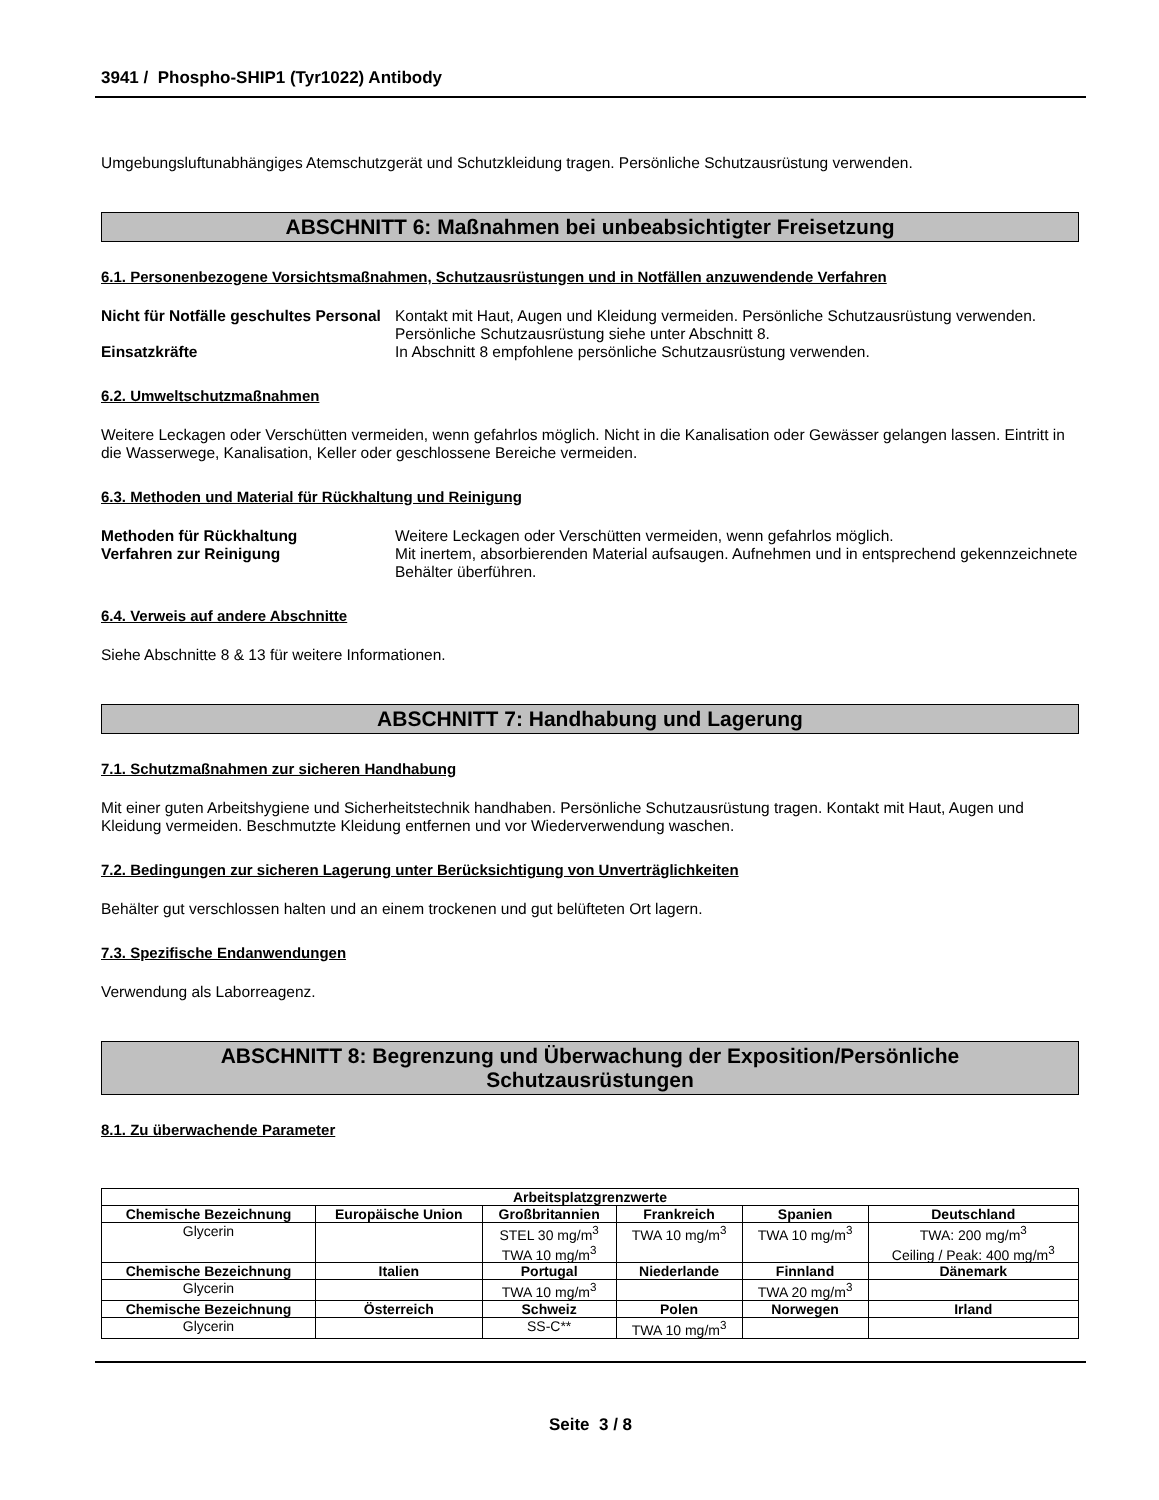3941 / Phospho-SHIP1 (Tyr1022) Antibody
Umgebungsluftunabhängiges Atemschutzgerät und Schutzkleidung tragen. Persönliche Schutzausrüstung verwenden.
ABSCHNITT 6: Maßnahmen bei unbeabsichtigter Freisetzung
6.1. Personenbezogene Vorsichtsmaßnahmen, Schutzausrüstungen und in Notfällen anzuwendende Verfahren
Nicht für Notfälle geschultes Personal
Kontakt mit Haut, Augen und Kleidung vermeiden. Persönliche Schutzausrüstung verwenden. Persönliche Schutzausrüstung siehe unter Abschnitt 8.
Einsatzkräfte In Abschnitt 8 empfohlene persönliche Schutzausrüstung verwenden.
6.2. Umweltschutzmaßnahmen
Weitere Leckagen oder Verschütten vermeiden, wenn gefahrlos möglich. Nicht in die Kanalisation oder Gewässer gelangen lassen. Eintritt in die Wasserwege, Kanalisation, Keller oder geschlossene Bereiche vermeiden.
6.3. Methoden und Material für Rückhaltung und Reinigung
Methoden für Rückhaltung Weitere Leckagen oder Verschütten vermeiden, wenn gefahrlos möglich.
Verfahren zur Reinigung Mit inertem, absorbierenden Material aufsaugen. Aufnehmen und in entsprechend gekennzeichnete Behälter überführen.
6.4. Verweis auf andere Abschnitte
Siehe Abschnitte 8 & 13 für weitere Informationen.
ABSCHNITT 7: Handhabung und Lagerung
7.1. Schutzmaßnahmen zur sicheren Handhabung
Mit einer guten Arbeitshygiene und Sicherheitstechnik handhaben. Persönliche Schutzausrüstung tragen. Kontakt mit Haut, Augen und Kleidung vermeiden. Beschmutzte Kleidung entfernen und vor Wiederverwendung waschen.
7.2. Bedingungen zur sicheren Lagerung unter Berücksichtigung von Unverträglichkeiten
Behälter gut verschlossen halten und an einem trockenen und gut belüfteten Ort lagern.
7.3. Spezifische Endanwendungen
Verwendung als Laborreagenz.
ABSCHNITT 8: Begrenzung und Überwachung der Exposition/Persönliche
Schutzausrüstungen
8.1. Zu überwachende Parameter
| Arbeitsplatzgrenzwerte | | | | | |
| --- | --- | --- | --- | --- | --- |
| Chemische Bezeichnung | Europäische Union | Großbritannien | Frankreich | Spanien | Deutschland |
| Glycerin | | STEL 30 mg/m<sup>3</sup> TWA 10 mg/m<sup>3</sup> | TWA 10 mg/m<sup>3</sup> | TWA 10 mg/m<sup>3</sup> | TWA: 200 mg/m<sup>3</sup> Ceiling / Peak: 400 mg/m<sup>3</sup> |
| Chemische Bezeichnung | Italien | Portugal | Niederlande | Finnland | Dänemark |
| Glycerin | | TWA 10 mg/m<sup>3</sup> | | TWA 20 mg/m<sup>3</sup> | |
| Chemische Bezeichnung | Österreich | Schweiz | Polen | Norwegen | Irland |
| Glycerin | | SS-C** | TWA 10 mg/m<sup>3</sup> | | |
Seite 3 / 8